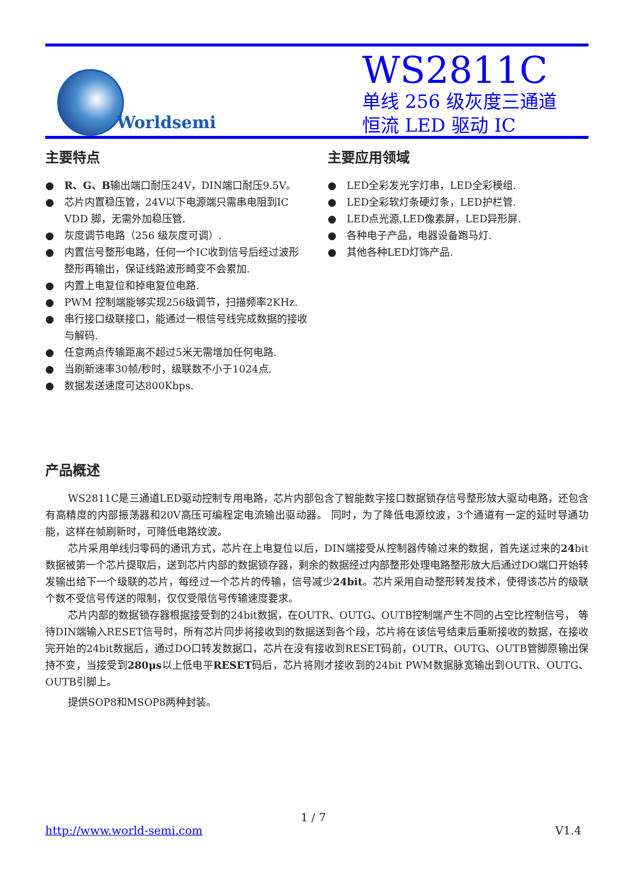Worldsemi
WS2811C
单线 256 级灰度三通道
恒流 LED 驱动 IC
主要特点
● R、G、B输出端口耐压24V，DIN端口耐压9.5V。
● 芯片内置稳压管，24V以下电源端只需串电阻到IC VDD 脚，无需外加稳压管.
● 灰度调节电路（256 级灰度可调）.
● 内置信号整形电路，任何一个IC收到信号后经过波形整形再输出，保证线路波形畸变不会累加.
● 内置上电复位和掉电复位电路.
● PWM 控制端能够实现256级调节，扫描频率2KHz.
● 串行接口级联接口，能通过一根信号线完成数据的接收与解码.
● 任意两点传输距离不超过5米无需增加任何电路.
● 当刷新速率30帧/秒时，级联数不小于1024点.
● 数据发送速度可达800Kbps.
主要应用领域
● LED全彩发光字灯串，LED全彩模组.
● LED全彩软灯条硬灯条，LED护栏管.
● LED点光源,LED像素屏，LED异形屏.
● 各种电子产品，电器设备跑马灯.
● 其他各种LED灯饰产品.
产品概述
WS2811C是三通道LED驱动控制专用电路，芯片内部包含了智能数字接口数据锁存信号整形放大驱动电路，还包含有高精度的内部振荡器和20V高压可编程定电流输出驱动器。 同时，为了降低电源纹波，3个通道有一定的延时导通功能，这样在帧刷新时，可降低电路纹波。
芯片采用单线归零码的通讯方式，芯片在上电复位以后，DIN端接受从控制器传输过来的数据，首先送过来的24bit数据被第一个芯片提取后，送到芯片内部的数据锁存器，剩余的数据经过内部整形处理电路整形放大后通过DO端口开始转发输出给下一个级联的芯片，每经过一个芯片的传输，信号减少24bit。芯片采用自动整形转发技术，使得该芯片的级联个数不受信号传送的限制，仅仅受限信号传输速度要求。
芯片内部的数据锁存器根据接受到的24bit数据，在OUTR、OUTG、OUTB控制端产生不同的占空比控制信号， 等待DIN端输入RESET信号时，所有芯片同步将接收到的数据送到各个段，芯片将在该信号结束后重新接收的数据，在接收完开始的24bit数据后，通过DO口转发数据口，芯片在没有接收到RESET码前，OUTR、OUTG、OUTB管脚原输出保持不变，当接受到280μs以上低电平RESET码后，芯片将刚才接收到的24bit PWM数据脉宽输出到OUTR、OUTG、OUTB引脚上。
提供SOP8和MSOP8两种封装。
1 / 7
http://www.world-semi.com V1.4